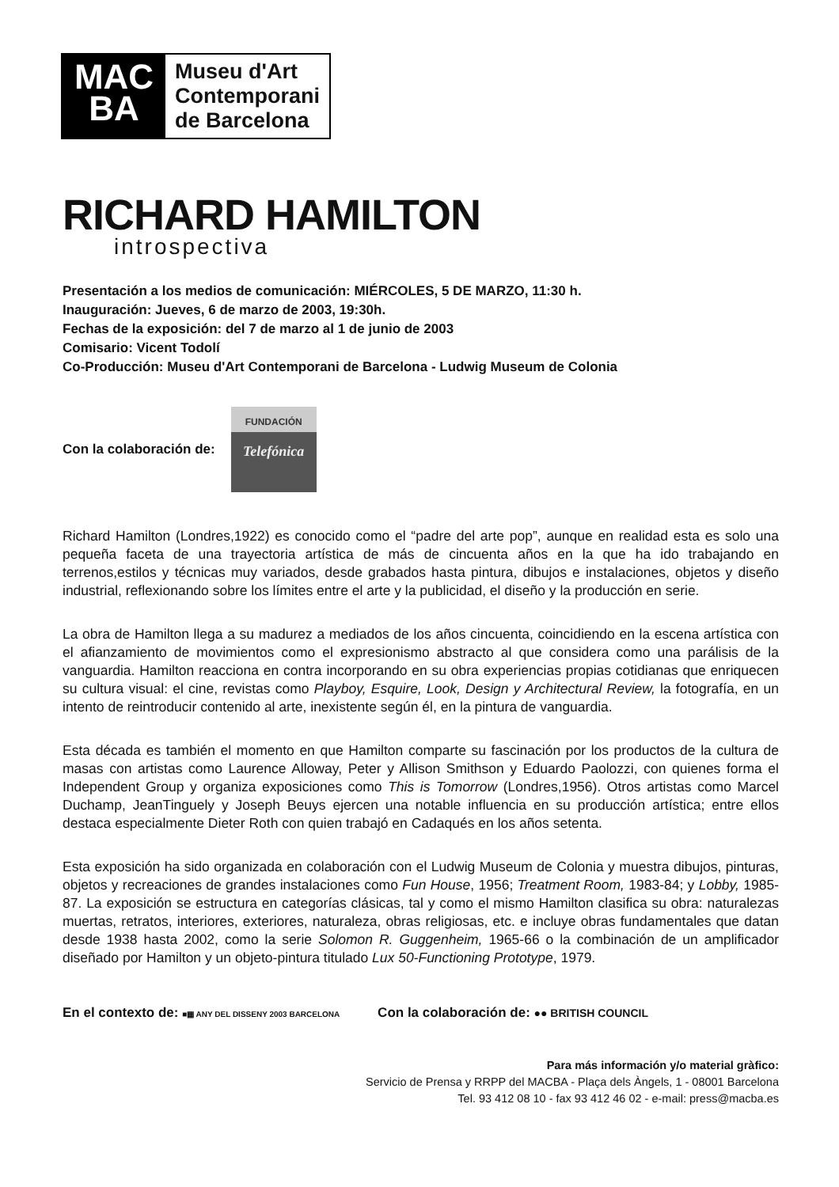MAC
BA
Museu d'Art
Contemporani
de Barcelona
RICHARD HAMILTON
introspectiva
Presentación a los medios de comunicación: MIÉRCOLES, 5 DE MARZO, 11:30 h.
Inauguración: Jueves, 6 de marzo de 2003, 19:30h.
Fechas de la exposición: del 7 de marzo al 1 de junio de 2003
Comisario: Vicent Todolí
Co-Producción: Museu d'Art Contemporani de Barcelona - Ludwig Museum de Colonia
Con la colaboración de:
FUNDACIÓN
Telefónica
Richard Hamilton (Londres,1922) es conocido como el “padre del arte pop”, aunque en realidad esta es solo una pequeña faceta de una trayectoria artística de más de cincuenta años en la que ha ido trabajando en terrenos,estilos y técnicas muy variados, desde grabados hasta pintura, dibujos e instalaciones, objetos y diseño industrial, reflexionando sobre los límites entre el arte y la publicidad, el diseño y la producción en serie.
La obra de Hamilton llega a su madurez a mediados de los años cincuenta, coincidiendo en la escena artística con el afianzamiento de movimientos como el expresionismo abstracto al que considera como una parálisis de la vanguardia. Hamilton reacciona en contra incorporando en su obra experiencias propias cotidianas que enriquecen su cultura visual: el cine, revistas como Playboy, Esquire, Look, Design y Architectural Review, la fotografía, en un intento de reintroducir contenido al arte, inexistente según él, en la pintura de vanguardia.
Esta década es también el momento en que Hamilton comparte su fascinación por los productos de la cultura de masas con artistas como Laurence Alloway, Peter y Allison Smithson y Eduardo Paolozzi, con quienes forma el Independent Group y organiza exposiciones como This is Tomorrow (Londres,1956). Otros artistas como Marcel Duchamp, JeanTinguely y Joseph Beuys ejercen una notable influencia en su producción artística; entre ellos destaca especialmente Dieter Roth con quien trabajó en Cadaqués en los años setenta.
Esta exposición ha sido organizada en colaboración con el Ludwig Museum de Colonia y muestra dibujos, pinturas, objetos y recreaciones de grandes instalaciones como Fun House, 1956; Treatment Room, 1983-84; y Lobby, 1985-87. La exposición se estructura en categorías clásicas, tal y como el mismo Hamilton clasifica su obra: naturalezas muertas, retratos, interiores, exteriores, naturaleza, obras religiosas, etc. e incluye obras fundamentales que datan desde 1938 hasta 2002, como la serie Solomon R. Guggenheim, 1965-66 o la combinación de un amplificador diseñado por Hamilton y un objeto-pintura titulado Lux 50-Functioning Prototype, 1979.
En el contexto de: ■▦ ANY DEL DISSENY 2003 BARCELONA Con la colaboración de: ●● BRITISH COUNCIL
Para más información y/o material gràfico:
Servicio de Prensa y RRPP del MACBA - Plaça dels Àngels, 1 - 08001 Barcelona
Tel. 93 412 08 10 - fax 93 412 46 02 - e-mail: press@macba.es